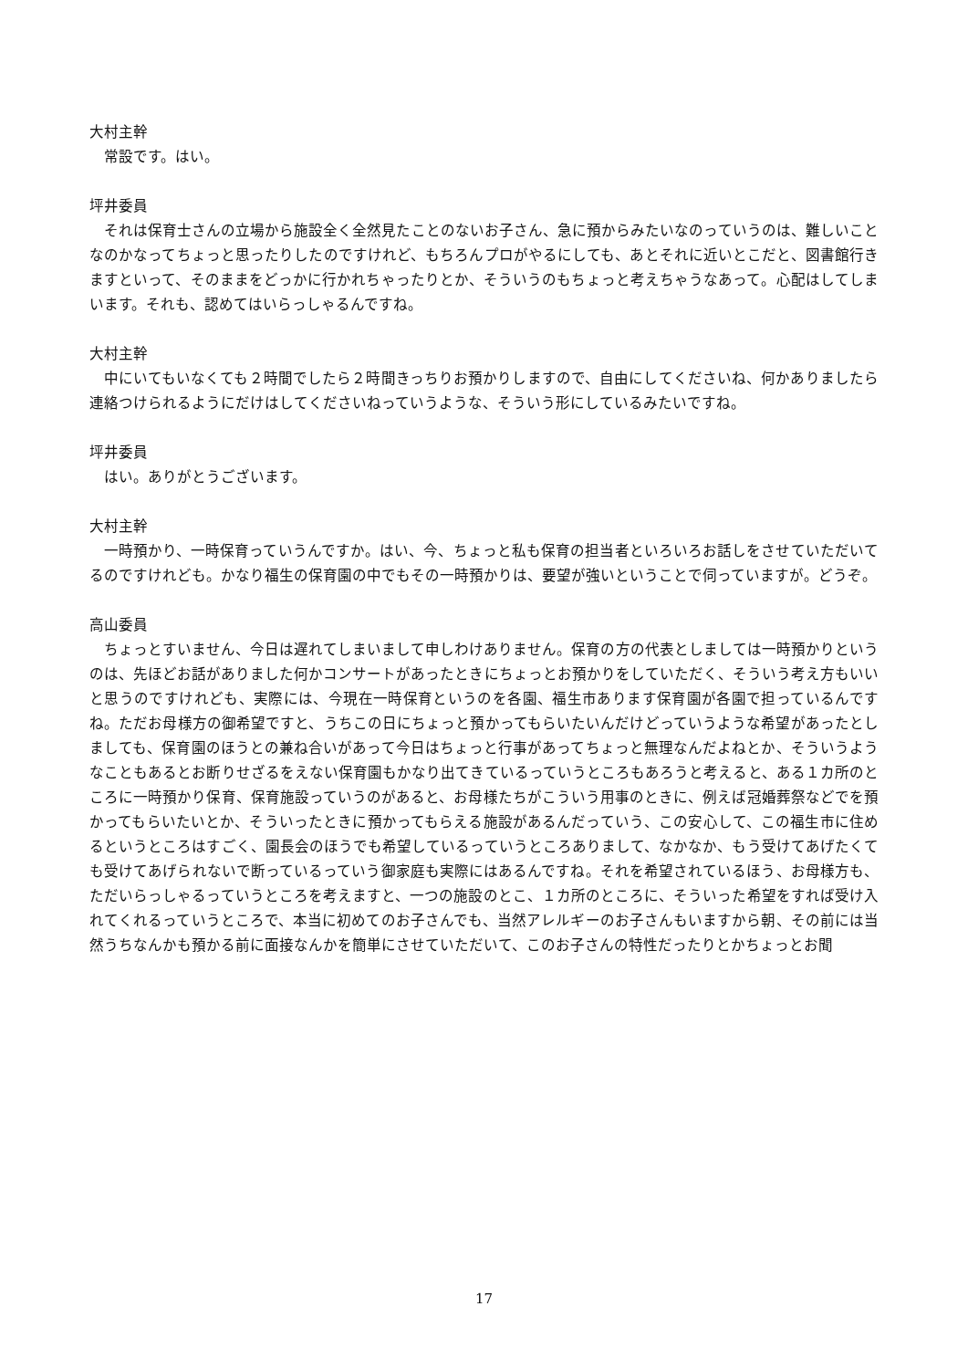大村主幹
常設です。はい。
坪井委員
それは保育士さんの立場から施設全く全然見たことのないお子さん、急に預からみたいなのっていうのは、難しいことなのかなってちょっと思ったりしたのですけれど、もちろんプロがやるにしても、あとそれに近いとこだと、図書館行きますといって、そのままをどっかに行かれちゃったりとか、そういうのもちょっと考えちゃうなあって。心配はしてしまいます。それも、認めてはいらっしゃるんですね。
大村主幹
中にいてもいなくても２時間でしたら２時間きっちりお預かりしますので、自由にしてくださいね、何かありましたら連絡つけられるようにだけはしてくださいねっていうような、そういう形にしているみたいですね。
坪井委員
はい。ありがとうございます。
大村主幹
一時預かり、一時保育っていうんですか。はい、今、ちょっと私も保育の担当者といろいろお話しをさせていただいてるのですけれども。かなり福生の保育園の中でもその一時預かりは、要望が強いということで伺っていますが。どうぞ。
高山委員
ちょっとすいません、今日は遅れてしまいまして申しわけありません。保育の方の代表としましては一時預かりというのは、先ほどお話がありました何かコンサートがあったときにちょっとお預かりをしていただく、そういう考え方もいいと思うのですけれども、実際には、今現在一時保育というのを各園、福生市あります保育園が各園で担っているんですね。ただお母様方の御希望ですと、うちこの日にちょっと預かってもらいたいんだけどっていうような希望があったとしましても、保育園のほうとの兼ね合いがあって今日はちょっと行事があってちょっと無理なんだよねとか、そういうようなこともあるとお断りせざるをえない保育園もかなり出てきているっていうところもあろうと考えると、ある１カ所のところに一時預かり保育、保育施設っていうのがあると、お母様たちがこういう用事のときに、例えば冠婚葬祭などでを預かってもらいたいとか、そういったときに預かってもらえる施設があるんだっていう、この安心して、この福生市に住めるというところはすごく、園長会のほうでも希望しているっていうところありまして、なかなか、もう受けてあげたくても受けてあげられないで断っているっていう御家庭も実際にはあるんですね。それを希望されているほう、お母様方も、ただいらっしゃるっていうところを考えますと、一つの施設のとこ、１カ所のところに、そういった希望をすれば受け入れてくれるっていうところで、本当に初めてのお子さんでも、当然アレルギーのお子さんもいますから朝、その前には当然うちなんかも預かる前に面接なんかを簡単にさせていただいて、このお子さんの特性だったりとかちょっとお聞
17